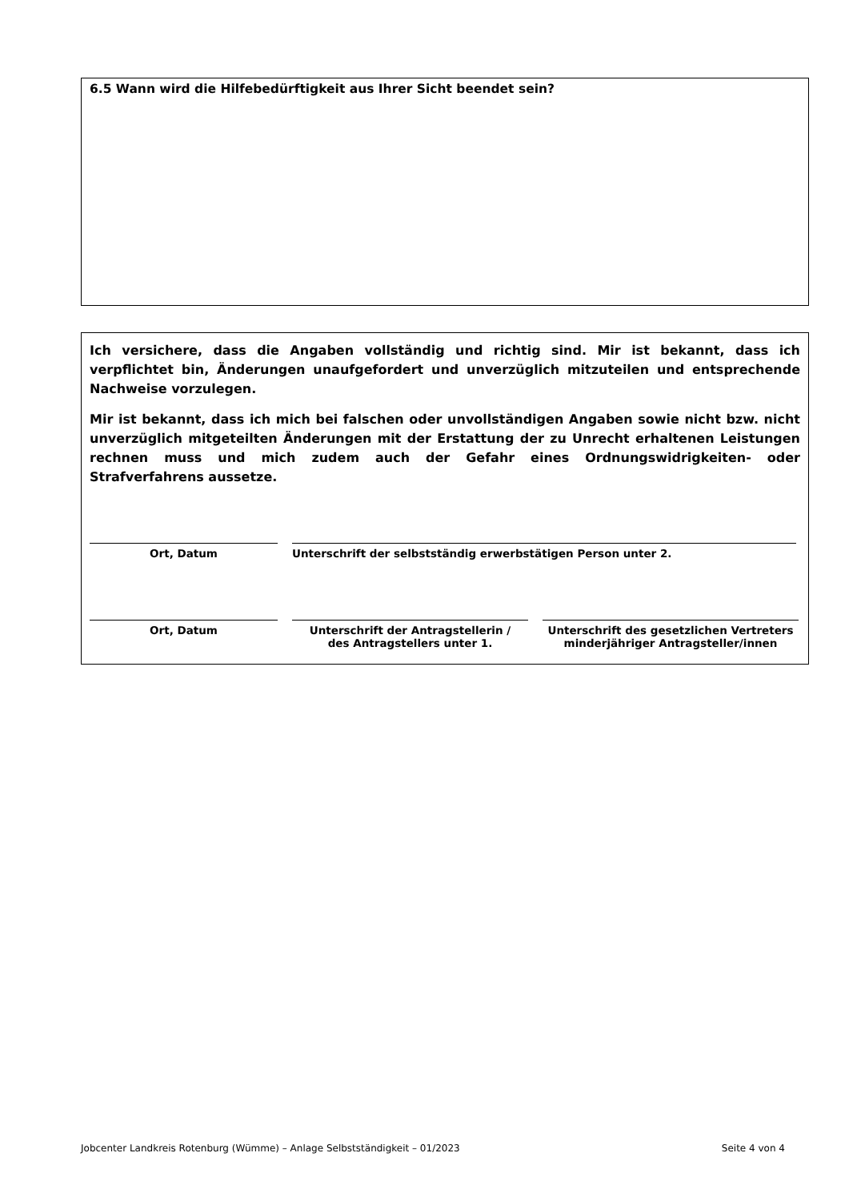6.5 Wann wird die Hilfebedürftigkeit aus Ihrer Sicht beendet sein?
Ich versichere, dass die Angaben vollständig und richtig sind. Mir ist bekannt, dass ich verpflichtet bin, Änderungen unaufgefordert und unverzüglich mitzuteilen und entsprechende Nachweise vorzulegen.
Mir ist bekannt, dass ich mich bei falschen oder unvollständigen Angaben sowie nicht bzw. nicht unverzüglich mitgeteilten Änderungen mit der Erstattung der zu Unrecht erhaltenen Leistungen rechnen muss und mich zudem auch der Gefahr eines Ordnungswidrigkeiten- oder Strafverfahrens aussetze.
Ort, Datum Unterschrift der selbstständig erwerbstätigen Person unter 2.
Ort, Datum Unterschrift der Antragstellerin /
des Antragstellers unter 1.
Unterschrift des gesetzlichen Vertreters
minderjähriger Antragsteller/innen
Jobcenter Landkreis Rotenburg (Wümme) – Anlage Selbstständigkeit – 01/2023 Seite 4 von 4